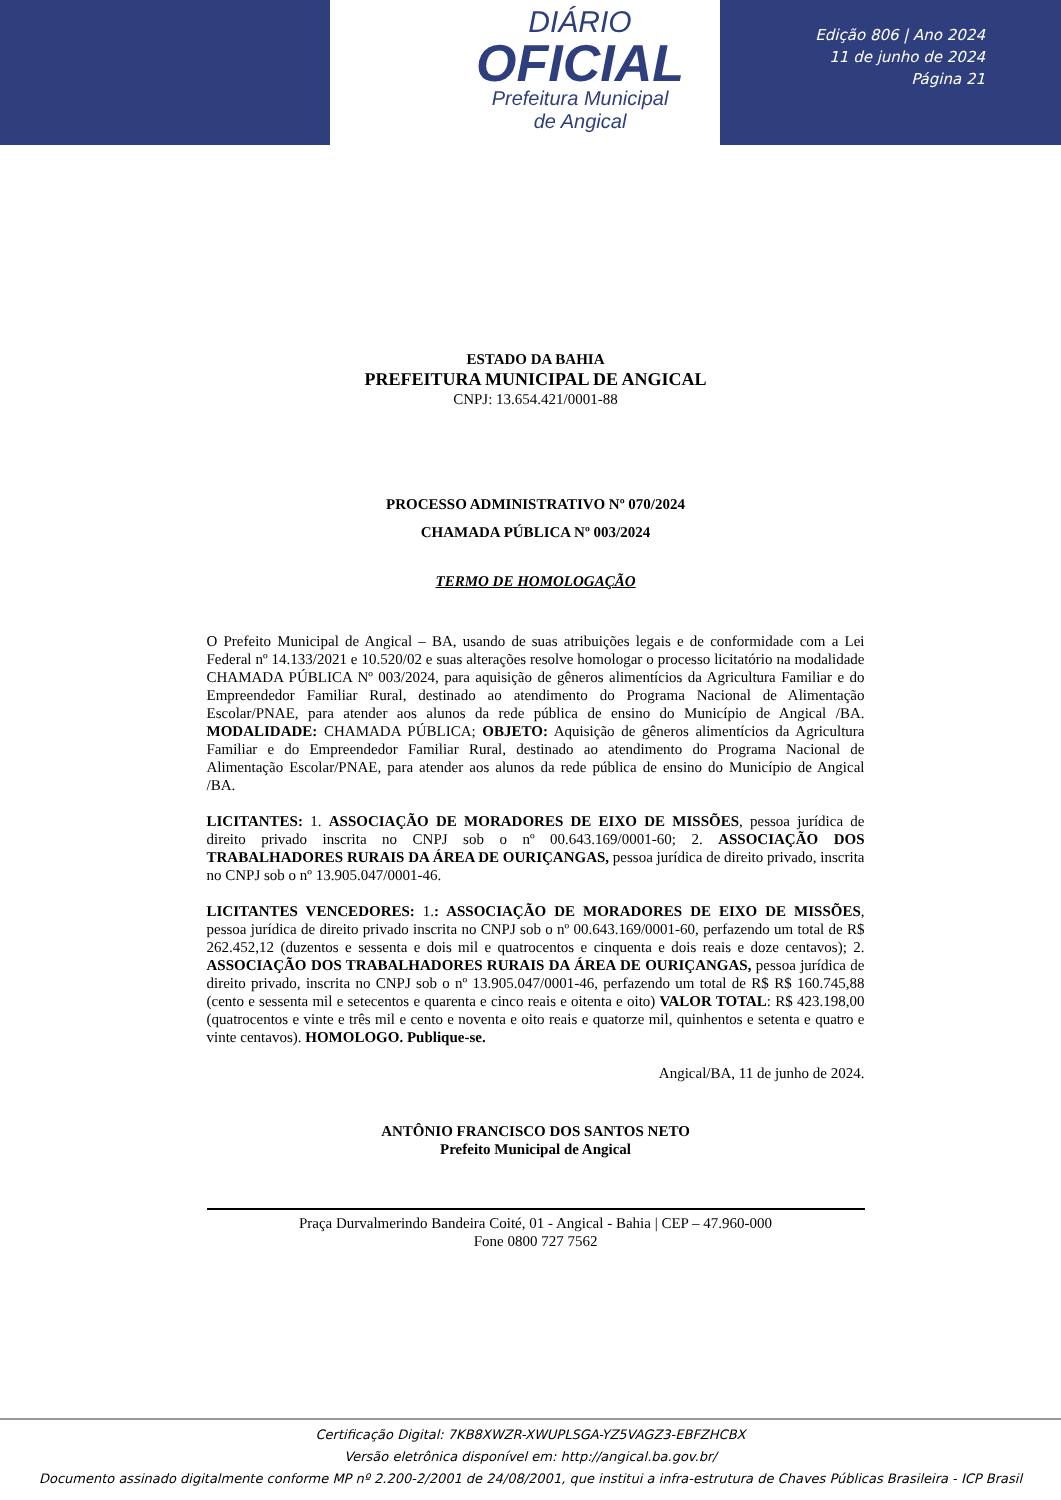DIÁRIO
OFICIAL
Prefeitura Municipal
de Angical
Edição 806 | Ano 2024
11 de junho de 2024
Página 21
ESTADO DA BAHIA
PREFEITURA MUNICIPAL DE ANGICAL
CNPJ: 13.654.421/0001-88
PROCESSO ADMINISTRATIVO Nº 070/2024
CHAMADA PÚBLICA Nº 003/2024
TERMO DE HOMOLOGAÇÃO
O Prefeito Municipal de Angical – BA, usando de suas atribuições legais e de conformidade com a Lei Federal nº 14.133/2021 e 10.520/02 e suas alterações resolve homologar o processo licitatório na modalidade CHAMADA PÚBLICA Nº 003/2024, para aquisição de gêneros alimentícios da Agricultura Familiar e do Empreendedor Familiar Rural, destinado ao atendimento do Programa Nacional de Alimentação Escolar/PNAE, para atender aos alunos da rede pública de ensino do Município de Angical /BA. MODALIDADE: CHAMADA PÚBLICA; OBJETO: Aquisição de gêneros alimentícios da Agricultura Familiar e do Empreendedor Familiar Rural, destinado ao atendimento do Programa Nacional de Alimentação Escolar/PNAE, para atender aos alunos da rede pública de ensino do Município de Angical /BA.
LICITANTES: 1. ASSOCIAÇÃO DE MORADORES DE EIXO DE MISSÕES, pessoa jurídica de direito privado inscrita no CNPJ sob o nº 00.643.169/0001-60; 2. ASSOCIAÇÃO DOS TRABALHADORES RURAIS DA ÁREA DE OURIÇANGAS, pessoa jurídica de direito privado, inscrita no CNPJ sob o nº 13.905.047/0001-46.
LICITANTES VENCEDORES: 1.: ASSOCIAÇÃO DE MORADORES DE EIXO DE MISSÕES, pessoa jurídica de direito privado inscrita no CNPJ sob o nº 00.643.169/0001-60, perfazendo um total de R$ 262.452,12 (duzentos e sessenta e dois mil e quatrocentos e cinquenta e dois reais e doze centavos); 2. ASSOCIAÇÃO DOS TRABALHADORES RURAIS DA ÁREA DE OURIÇANGAS, pessoa jurídica de direito privado, inscrita no CNPJ sob o nº 13.905.047/0001-46, perfazendo um total de R$ R$ 160.745,88 (cento e sessenta mil e setecentos e quarenta e cinco reais e oitenta e oito) VALOR TOTAL: R$ 423.198,00 (quatrocentos e vinte e três mil e cento e noventa e oito reais e quatorze mil, quinhentos e setenta e quatro e vinte centavos). HOMOLOGO. Publique-se.
Angical/BA, 11 de junho de 2024.
ANTÔNIO FRANCISCO DOS SANTOS NETO
Prefeito Municipal de Angical
Praça Durvalmerindo Bandeira Coité, 01 - Angical - Bahia | CEP – 47.960-000
Fone 0800 727 7562
Certificação Digital: 7KB8XWZR-XWUPLSGA-YZ5VAGZ3-EBFZHCBX
Versão eletrônica disponível em: http://angical.ba.gov.br/
Documento assinado digitalmente conforme MP nº 2.200-2/2001 de 24/08/2001, que institui a infra-estrutura de Chaves Públicas Brasileira - ICP Brasil